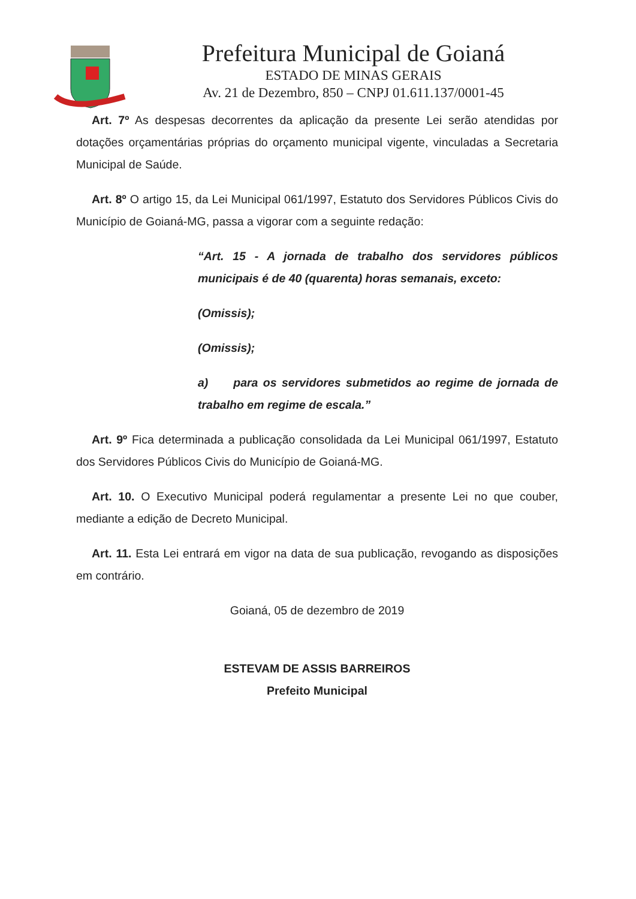Prefeitura Municipal de Goianá
ESTADO DE MINAS GERAIS
Av. 21 de Dezembro, 850 – CNPJ 01.611.137/0001-45
Art. 7º As despesas decorrentes da aplicação da presente Lei serão atendidas por dotações orçamentárias próprias do orçamento municipal vigente, vinculadas a Secretaria Municipal de Saúde.
Art. 8º O artigo 15, da Lei Municipal 061/1997, Estatuto dos Servidores Públicos Civis do Município de Goianá-MG, passa a vigorar com a seguinte redação:
“Art. 15 - A jornada de trabalho dos servidores públicos municipais é de 40 (quarenta) horas semanais, exceto:
(Omissis);
(Omissis);
a) para os servidores submetidos ao regime de jornada de trabalho em regime de escala.”
Art. 9º Fica determinada a publicação consolidada da Lei Municipal 061/1997, Estatuto dos Servidores Públicos Civis do Município de Goianá-MG.
Art. 10. O Executivo Municipal poderá regulamentar a presente Lei no que couber, mediante a edição de Decreto Municipal.
Art. 11. Esta Lei entrará em vigor na data de sua publicação, revogando as disposições em contrário.
Goianá, 05 de dezembro de 2019
ESTEVAM DE ASSIS BARREIROS
Prefeito Municipal